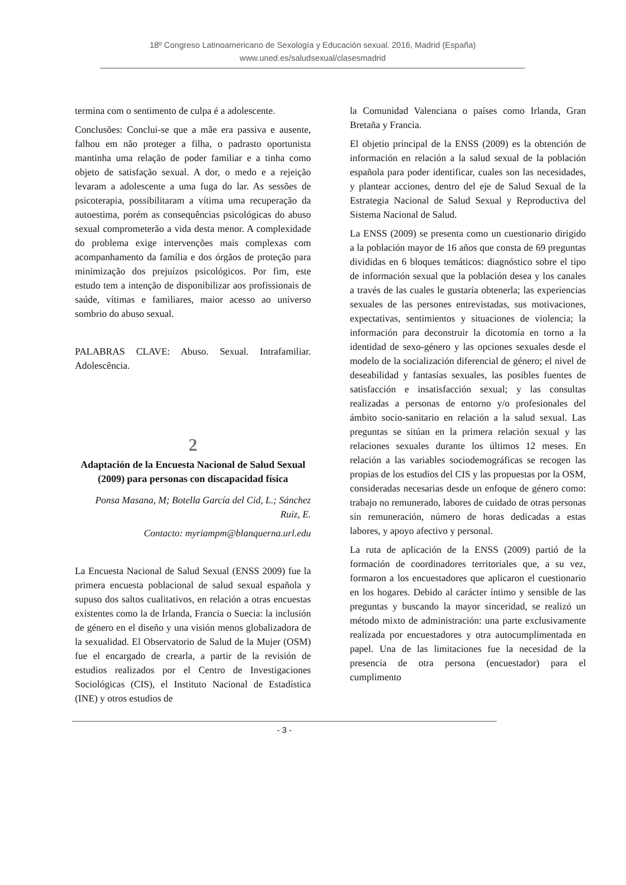18º Congreso Latinoamericano de Sexología y Educación sexual. 2016, Madrid (España)
www.uned.es/saludsexual/clasesmadrid
termina com o sentimento de culpa é a adolescente.
Conclusões: Conclui-se que a mãe era passiva e ausente, falhou em não proteger a filha, o padrasto oportunista mantinha uma relação de poder familiar e a tinha como objeto de satisfação sexual. A dor, o medo e a rejeição levaram a adolescente a uma fuga do lar. As sessões de psicoterapia, possibilitaram a vítima uma recuperação da autoestima, porém as consequências psicológicas do abuso sexual comprometerão a vida desta menor. A complexidade do problema exige intervenções mais complexas com acompanhamento da família e dos órgãos de proteção para minimização dos prejuízos psicológicos. Por fim, este estudo tem a intenção de disponibilizar aos profissionais de saúde, vítimas e familiares, maior acesso ao universo sombrio do abuso sexual.
PALABRAS CLAVE: Abuso. Sexual. Intrafamiliar. Adolescência.
2
Adaptación de la Encuesta Nacional de Salud Sexual (2009) para personas con discapacidad física
Ponsa Masana, M; Botella García del Cid, L.; Sánchez Ruiz, E.
Contacto: myriampm@blanquerna.url.edu
La Encuesta Nacional de Salud Sexual (ENSS 2009) fue la primera encuesta poblacional de salud sexual española y supuso dos saltos cualitativos, en relación a otras encuestas existentes como la de Irlanda, Francia o Suecia: la inclusión de género en el diseño y una visión menos globalizadora de la sexualidad. El Observatorio de Salud de la Mujer (OSM) fue el encargado de crearla, a partir de la revisión de estudios realizados por el Centro de Investigaciones Sociológicas (CIS), el Instituto Nacional de Estadística (INE) y otros estudios de
la Comunidad Valenciana o países como Irlanda, Gran Bretaña y Francia.
El objetio principal de la ENSS (2009) es la obtención de información en relación a la salud sexual de la población española para poder identificar, cuales son las necesidades, y plantear acciones, dentro del eje de Salud Sexual de la Estrategia Nacional de Salud Sexual y Reproductiva del Sistema Nacional de Salud.
La ENSS (2009) se presenta como un cuestionario dirigido a la población mayor de 16 años que consta de 69 preguntas divididas en 6 bloques temáticos: diagnóstico sobre el tipo de información sexual que la población desea y los canales a través de las cuales le gustaría obtenerla; las experiencias sexuales de las persones entrevistadas, sus motivaciones, expectativas, sentimientos y situaciones de violencia; la información para deconstruir la dicotomía en torno a la identidad de sexo-género y las opciones sexuales desde el modelo de la socialización diferencial de género; el nivel de deseabilidad y fantasías sexuales, las posibles fuentes de satisfacción e insatisfacción sexual; y las consultas realizadas a personas de entorno y/o profesionales del ámbito socio-sanitario en relación a la salud sexual. Las preguntas se sitúan en la primera relación sexual y las relaciones sexuales durante los últimos 12 meses. En relación a las variables sociodemográficas se recogen las propias de los estudios del CIS y las propuestas por la OSM, consideradas necesarias desde un enfoque de género como: trabajo no remunerado, labores de cuidado de otras personas sin remuneración, número de horas dedicadas a estas labores, y apoyo afectivo y personal.
La ruta de aplicación de la ENSS (2009) partió de la formación de coordinadores territoriales que, a su vez, formaron a los encuestadores que aplicaron el cuestionario en los hogares. Debido al carácter íntimo y sensible de las preguntas y buscando la mayor sinceridad, se realizó un método mixto de administración: una parte exclusivamente realizada por encuestadores y otra autocumplimentada en papel. Una de las limitaciones fue la necesidad de la presencia de otra persona (encuestador) para el cumplimento
- 3 -